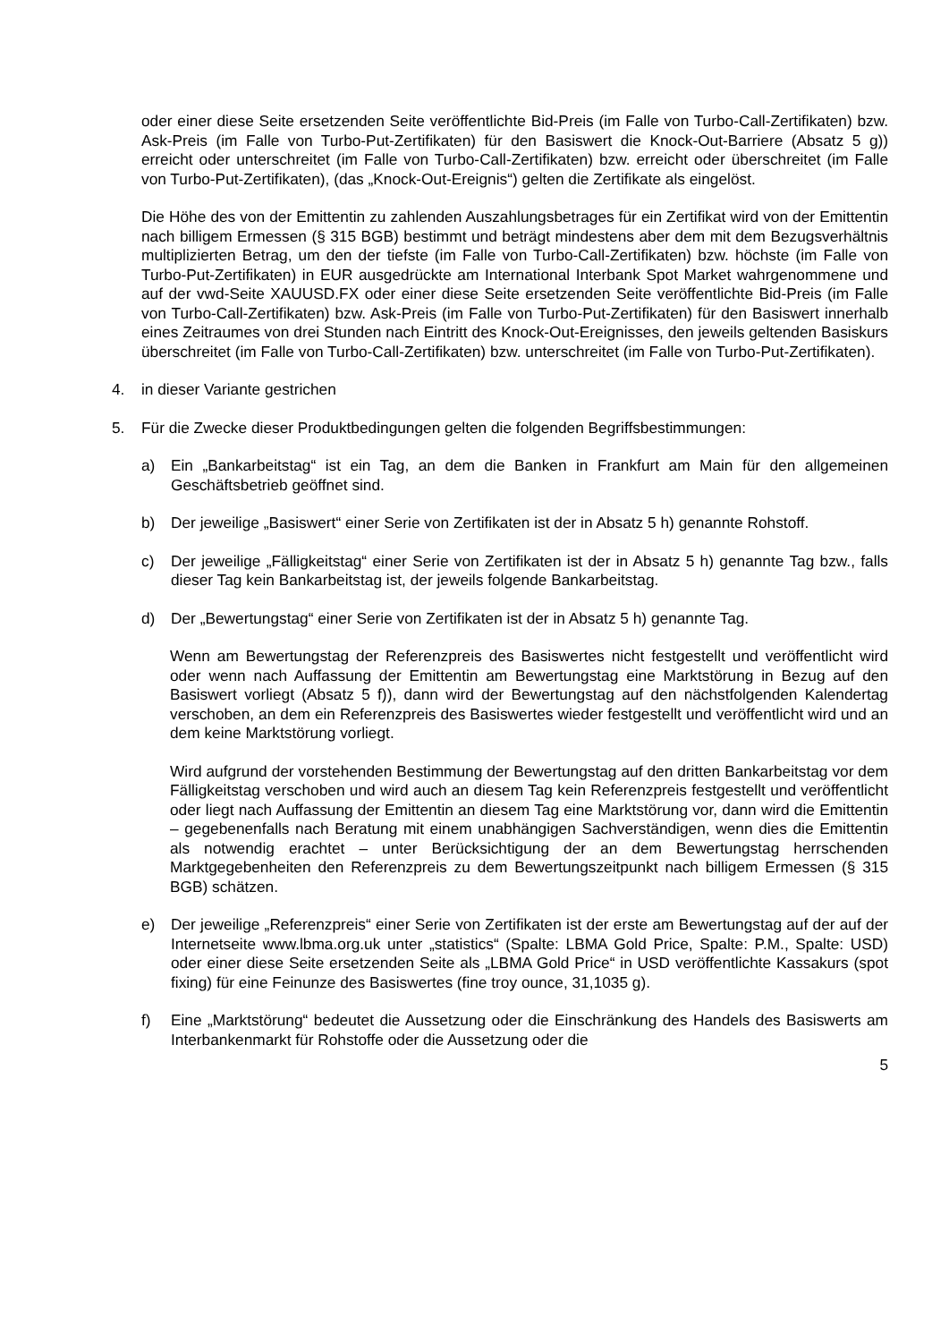oder einer diese Seite ersetzenden Seite veröffentlichte Bid-Preis (im Falle von Turbo-Call-Zertifikaten) bzw. Ask-Preis (im Falle von Turbo-Put-Zertifikaten) für den Basiswert die Knock-Out-Barriere (Absatz 5 g)) erreicht oder unterschreitet (im Falle von Turbo-Call-Zertifikaten) bzw. erreicht oder überschreitet (im Falle von Turbo-Put-Zertifikaten), (das „Knock-Out-Ereignis“) gelten die Zertifikate als eingelöst.
Die Höhe des von der Emittentin zu zahlenden Auszahlungsbetrages für ein Zertifikat wird von der Emittentin nach billigem Ermessen (§ 315 BGB) bestimmt und beträgt mindestens aber dem mit dem Bezugsverhältnis multiplizierten Betrag, um den der tiefste (im Falle von Turbo-Call-Zertifikaten) bzw. höchste (im Falle von Turbo-Put-Zertifikaten) in EUR ausgedrückte am International Interbank Spot Market wahrgenommene und auf der vwd-Seite XAUUSD.FX oder einer diese Seite ersetzenden Seite veröffentlichte Bid-Preis (im Falle von Turbo-Call-Zertifikaten) bzw. Ask-Preis (im Falle von Turbo-Put-Zertifikaten) für den Basiswert innerhalb eines Zeitraumes von drei Stunden nach Eintritt des Knock-Out-Ereignisses, den jeweils geltenden Basiskurs überschreitet (im Falle von Turbo-Call-Zertifikaten) bzw. unterschreitet (im Falle von Turbo-Put-Zertifikaten).
4. in dieser Variante gestrichen
5. Für die Zwecke dieser Produktbedingungen gelten die folgenden Begriffsbestimmungen:
a) Ein „Bankarbeitstag“ ist ein Tag, an dem die Banken in Frankfurt am Main für den allgemeinen Geschäftsbetrieb geöffnet sind.
b) Der jeweilige „Basiswert“ einer Serie von Zertifikaten ist der in Absatz 5 h) genannte Rohstoff.
c) Der jeweilige „Fälligkeitstag“ einer Serie von Zertifikaten ist der in Absatz 5 h) genannte Tag bzw., falls dieser Tag kein Bankarbeitstag ist, der jeweils folgende Bankarbeitstag.
d) Der „Bewertungstag“ einer Serie von Zertifikaten ist der in Absatz 5 h) genannte Tag.
Wenn am Bewertungstag der Referenzpreis des Basiswertes nicht festgestellt und veröffentlicht wird oder wenn nach Auffassung der Emittentin am Bewertungstag eine Marktstörung in Bezug auf den Basiswert vorliegt (Absatz 5 f)), dann wird der Bewertungstag auf den nächstfolgenden Kalendertag verschoben, an dem ein Referenzpreis des Basiswertes wieder festgestellt und veröffentlicht wird und an dem keine Marktstörung vorliegt.
Wird aufgrund der vorstehenden Bestimmung der Bewertungstag auf den dritten Bankarbeitstag vor dem Fälligkeitstag verschoben und wird auch an diesem Tag kein Referenzpreis festgestellt und veröffentlicht oder liegt nach Auffassung der Emittentin an diesem Tag eine Marktstörung vor, dann wird die Emittentin – gegebenenfalls nach Beratung mit einem unabhängigen Sachverständigen, wenn dies die Emittentin als notwendig erachtet – unter Berücksichtigung der an dem Bewertungstag herrschenden Marktgegebenheiten den Referenzpreis zu dem Bewertungszeitpunkt nach billigem Ermessen (§ 315 BGB) schätzen.
e) Der jeweilige „Referenzpreis“ einer Serie von Zertifikaten ist der erste am Bewertungstag auf der auf der Internetseite www.lbma.org.uk unter „statistics“ (Spalte: LBMA Gold Price, Spalte: P.M., Spalte: USD) oder einer diese Seite ersetzenden Seite als „LBMA Gold Price“ in USD veröffentlichte Kassakurs (spot fixing) für eine Feinunze des Basiswertes (fine troy ounce, 31,1035 g).
f) Eine „Marktstörung“ bedeutet die Aussetzung oder die Einschränkung des Handels des Basiswerts am Interbankenmarkt für Rohstoffe oder die Aussetzung oder die
5